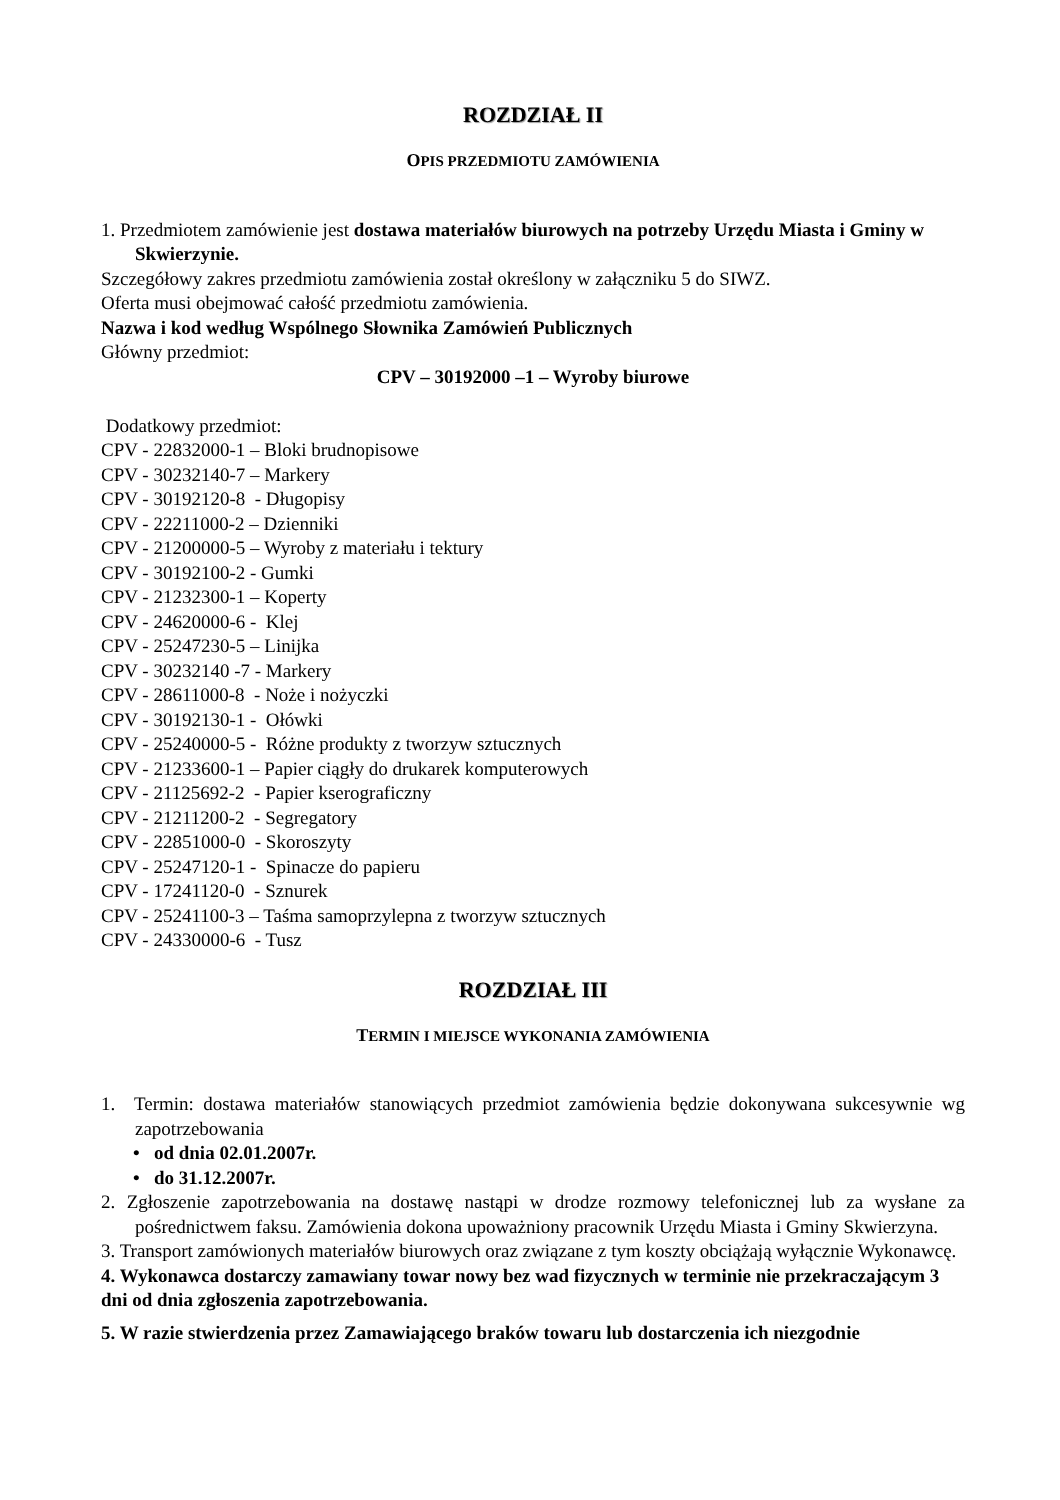ROZDZIAŁ II
OPIS PRZEDMIOTU ZAMÓWIENIA
1. Przedmiotem zamówienie jest dostawa materiałów biurowych na potrzeby Urzędu Miasta i Gminy w Skwierzynie.
Szczegółowy zakres przedmiotu zamówienia został określony w załączniku 5 do SIWZ.
Oferta musi obejmować całość przedmiotu zamówienia.
Nazwa i kod według Wspólnego Słownika Zamówień Publicznych
Główny przedmiot:
CPV – 30192000 –1 – Wyroby biurowe
Dodatkowy przedmiot:
CPV - 22832000-1 – Bloki brudnopisowe
CPV - 30232140-7 – Markery
CPV - 30192120-8 - Długopisy
CPV - 22211000-2 – Dzienniki
CPV - 21200000-5 – Wyroby z materiału i tektury
CPV - 30192100-2 - Gumki
CPV - 21232300-1 – Koperty
CPV - 24620000-6 - Klej
CPV - 25247230-5 – Linijka
CPV - 30232140 -7 - Markery
CPV - 28611000-8 - Noże i nożyczki
CPV - 30192130-1 - Ołówki
CPV - 25240000-5 - Różne produkty z tworzyw sztucznych
CPV - 21233600-1 – Papier ciągły do drukarek komputerowych
CPV - 21125692-2 - Papier kserograficzny
CPV - 21211200-2 - Segregatory
CPV - 22851000-0 - Skoroszyty
CPV - 25247120-1 - Spinacze do papieru
CPV - 17241120-0 - Sznurek
CPV - 25241100-3 – Taśma samoprzylepna z tworzyw sztucznych
CPV - 24330000-6 - Tusz
ROZDZIAŁ III
TERMIN I MIEJSCE WYKONANIA ZAMÓWIENIA
1. Termin: dostawa materiałów stanowiących przedmiot zamówienia będzie dokonywana sukcesywnie wg zapotrzebowania
• od dnia 02.01.2007r.
• do 31.12.2007r.
2. Zgłoszenie zapotrzebowania na dostawę nastąpi w drodze rozmowy telefonicznej lub za wysłane za pośrednictwem faksu. Zamówienia dokona upoważniony pracownik Urzędu Miasta i Gminy Skwierzyna.
3. Transport zamówionych materiałów biurowych oraz związane z tym koszty obciążają wyłącznie Wykonawcę.
4. Wykonawca dostarczy zamawiany towar nowy bez wad fizycznych w terminie nie przekraczającym 3 dni od dnia zgłoszenia zapotrzebowania.
5. W razie stwierdzenia przez Zamawiającego braków towaru lub dostarczenia ich niezgodnie